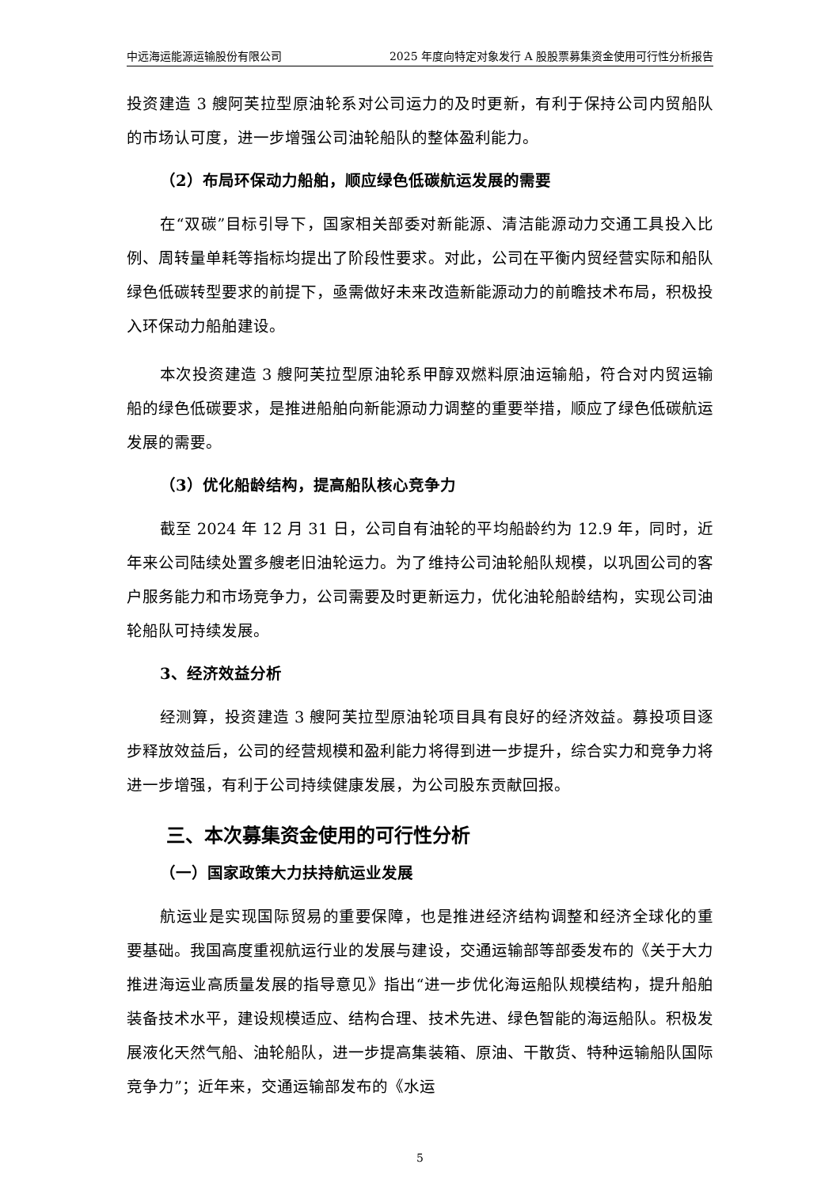中远海运能源运输股份有限公司 2025 年度向特定对象发行 A 股股票募集资金使用可行性分析报告
投资建造 3 艘阿芙拉型原油轮系对公司运力的及时更新，有利于保持公司内贸船队的市场认可度，进一步增强公司油轮船队的整体盈利能力。
（2）布局环保动力船舶，顺应绿色低碳航运发展的需要
在“双碳”目标引导下，国家相关部委对新能源、清洁能源动力交通工具投入比例、周转量单耗等指标均提出了阶段性要求。对此，公司在平衡内贸经营实际和船队绿色低碳转型要求的前提下，亟需做好未来改造新能源动力的前瞻技术布局，积极投入环保动力船舶建设。
本次投资建造 3 艘阿芙拉型原油轮系甲醇双燃料原油运输船，符合对内贸运输船的绿色低碳要求，是推进船舶向新能源动力调整的重要举措，顺应了绿色低碳航运发展的需要。
（3）优化船龄结构，提高船队核心竞争力
截至 2024 年 12 月 31 日，公司自有油轮的平均船龄约为 12.9 年，同时，近年来公司陆续处置多艘老旧油轮运力。为了维持公司油轮船队规模，以巩固公司的客户服务能力和市场竞争力，公司需要及时更新运力，优化油轮船龄结构，实现公司油轮船队可持续发展。
3、经济效益分析
经测算，投资建造 3 艘阿芙拉型原油轮项目具有良好的经济效益。募投项目逐步释放效益后，公司的经营规模和盈利能力将得到进一步提升，综合实力和竞争力将进一步增强，有利于公司持续健康发展，为公司股东贡献回报。
三、本次募集资金使用的可行性分析
（一）国家政策大力扶持航运业发展
航运业是实现国际贸易的重要保障，也是推进经济结构调整和经济全球化的重要基础。我国高度重视航运行业的发展与建设，交通运输部等部委发布的《关于大力推进海运业高质量发展的指导意见》指出“进一步优化海运船队规模结构，提升船舶装备技术水平，建设规模适应、结构合理、技术先进、绿色智能的海运船队。积极发展液化天然气船、油轮船队，进一步提高集装箱、原油、干散货、特种运输船队国际竞争力”；近年来，交通运输部发布的《水运
5